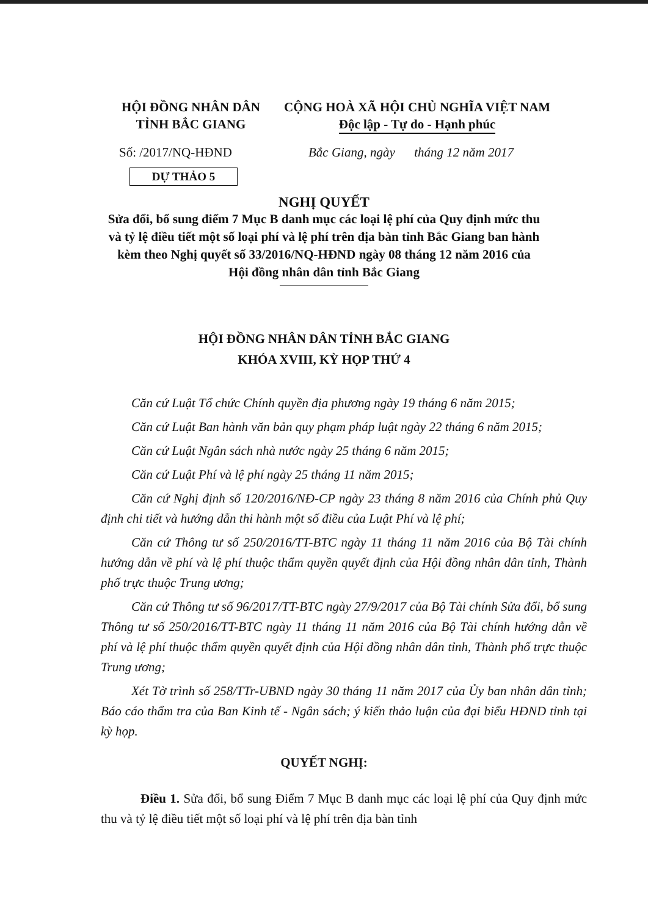HỘI ĐỒNG NHÂN DÂN
TỈNH BẮC GIANG
CỘNG HOÀ XÃ HỘI CHỦ NGHĨA VIỆT NAM
Độc lập - Tự do - Hạnh phúc
Số: /2017/NQ-HĐND Bắc Giang, ngày tháng 12 năm 2017
DỰ THẢO 5
NGHỊ QUYẾT
Sửa đổi, bổ sung điểm 7 Mục B danh mục các loại lệ phí của Quy định mức thu và tỷ lệ điều tiết một số loại phí và lệ phí trên địa bàn tỉnh Bắc Giang ban hành kèm theo Nghị quyết số 33/2016/NQ-HĐND ngày 08 tháng 12 năm 2016 của Hội đồng nhân dân tỉnh Bắc Giang
HỘI ĐỒNG NHÂN DÂN TỈNH BẮC GIANG
KHÓA XVIII, KỲ HỌP THỨ 4
Căn cứ Luật Tổ chức Chính quyền địa phương ngày 19 tháng 6 năm 2015;
Căn cứ Luật Ban hành văn bản quy phạm pháp luật ngày 22 tháng 6 năm 2015;
Căn cứ Luật Ngân sách nhà nước ngày 25 tháng 6 năm 2015;
Căn cứ Luật Phí và lệ phí ngày 25 tháng 11 năm 2015;
Căn cứ Nghị định số 120/2016/NĐ-CP ngày 23 tháng 8 năm 2016 của Chính phủ Quy định chi tiết và hướng dẫn thi hành một số điều của Luật Phí và lệ phí;
Căn cứ Thông tư số 250/2016/TT-BTC ngày 11 tháng 11 năm 2016 của Bộ Tài chính hướng dẫn về phí và lệ phí thuộc thẩm quyền quyết định của Hội đồng nhân dân tỉnh, Thành phố trực thuộc Trung ương;
Căn cứ Thông tư số 96/2017/TT-BTC ngày 27/9/2017 của Bộ Tài chính Sửa đổi, bổ sung Thông tư số 250/2016/TT-BTC ngày 11 tháng 11 năm 2016 của Bộ Tài chính hướng dẫn về phí và lệ phí thuộc thẩm quyền quyết định của Hội đồng nhân dân tỉnh, Thành phố trực thuộc Trung ương;
Xét Tờ trình số 258/TTr-UBND ngày 30 tháng 11 năm 2017 của Ủy ban nhân dân tỉnh; Báo cáo thẩm tra của Ban Kinh tế - Ngân sách; ý kiến thảo luận của đại biểu HĐND tỉnh tại kỳ họp.
QUYẾT NGHỊ:
Điều 1. Sửa đổi, bổ sung Điểm 7 Mục B danh mục các loại lệ phí của Quy định mức thu và tỷ lệ điều tiết một số loại phí và lệ phí trên địa bàn tỉnh